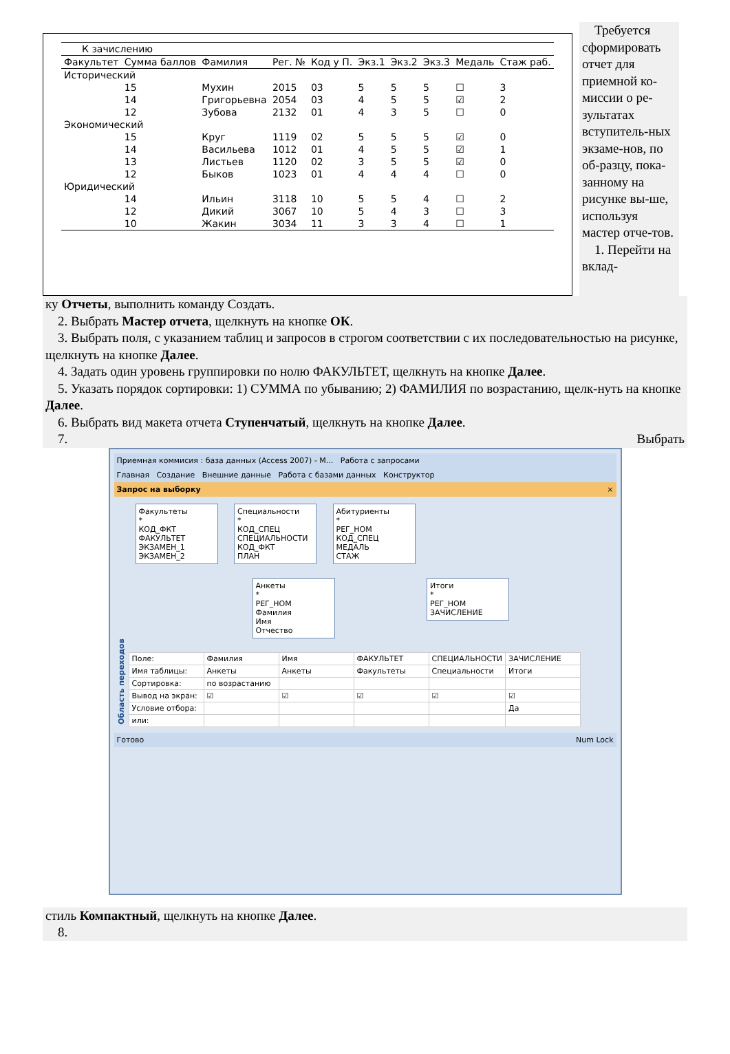| К зачислению | | | | | | | | | |
| Факультет | Сумма баллов | Фамилия | Рег. № | Код у П. | Экз.1 | Экз.2 | Экз.3 | Медаль | Стаж раб. |
| Исторический | | | | | | | | | |
| | 15 | Мухин | 2015 | 03 | 5 | 5 | 5 | ☐ | 3 |
| | 14 | Григорьевна | 2054 | 03 | 4 | 5 | 5 | ☑ | 2 |
| | 12 | Зубова | 2132 | 01 | 4 | 3 | 5 | ☐ | 0 |
| Экономический | | | | | | | | | |
| | 15 | Круг | 1119 | 02 | 5 | 5 | 5 | ☑ | 0 |
| | 14 | Васильева | 1012 | 01 | 4 | 5 | 5 | ☑ | 1 |
| | 13 | Листьев | 1120 | 02 | 3 | 5 | 5 | ☑ | 0 |
| | 12 | Быков | 1023 | 01 | 4 | 4 | 4 | ☐ | 0 |
| Юридический | | | | | | | | | |
| | 14 | Ильин | 3118 | 10 | 5 | 5 | 4 | ☐ | 2 |
| | 12 | Дикий | 3067 | 10 | 5 | 4 | 3 | ☐ | 3 |
| | 10 | Жакин | 3034 | 11 | 3 | 3 | 4 | ☐ | 1 |
Требуется сформировать отчет для приемной ко-миссии о ре-зультатах вступитель-ных экзаме-нов, по об-разцу, пока-занному на рисунке вы-ше, используя мастер отче-тов.
1. Перейти на вклад-
ку Отчеты, выполнить команду Создать.
2. Выбрать Мастер отчета, щелкнуть на кнопке ОК.
3. Выбрать поля, с указанием таблиц и запросов в строгом соответствии с их последовательностью на рисунке, щелкнуть на кнопке Далее.
4. Задать один уровень группировки по нолю ФАКУЛЬТЕТ, щелкнуть на кнопке Далее.
5. Указать порядок сортировки: 1) СУММА по убыванию; 2) ФАМИЛИЯ по возрастанию, щелк-нуть на кнопке Далее.
6. Выбрать вид макета отчета Ступенчатый, щелкнуть на кнопке Далее.
7. Выбрать
Приемная коммисия : база данных (Access 2007) - M... Работа с запросами
Главная Создание Внешние данные Работа с базами данных Конструктор
Запрос на выборку ×
Область переходов
Факультеты
*
КОД_ФКТ
ФАКУЛЬТЕТ
ЭКЗАМЕН_1
ЭКЗАМЕН_2
Специальности
*
КОД_СПЕЦ
СПЕЦИАЛЬНОСТИ
КОД_ФКТ
ПЛАН
Абитуриенты
*
РЕГ_НОМ
КОД_СПЕЦ
МЕДАЛЬ
СТАЖ
Анкеты
*
РЕГ_НОМ
Фамилия
Имя
Отчество
Итоги
*
РЕГ_НОМ
ЗАЧИСЛЕНИЕ
| Поле: | Фамилия | Имя | ФАКУЛЬТЕТ | СПЕЦИАЛЬНОСТИ | ЗАЧИСЛЕНИЕ |
| Имя таблицы: | Анкеты | Анкеты | Факультеты | Специальности | Итоги |
| Сортировка: | по возрастанию | | | | |
| Вывод на экран: | ☑ | ☑ | ☑ | ☑ | ☑ |
| Условие отбора: | | | | | Да |
| или: | | | | | |
Готово Num Lock
стиль Компактный, щелкнуть на кнопке Далее.
8.